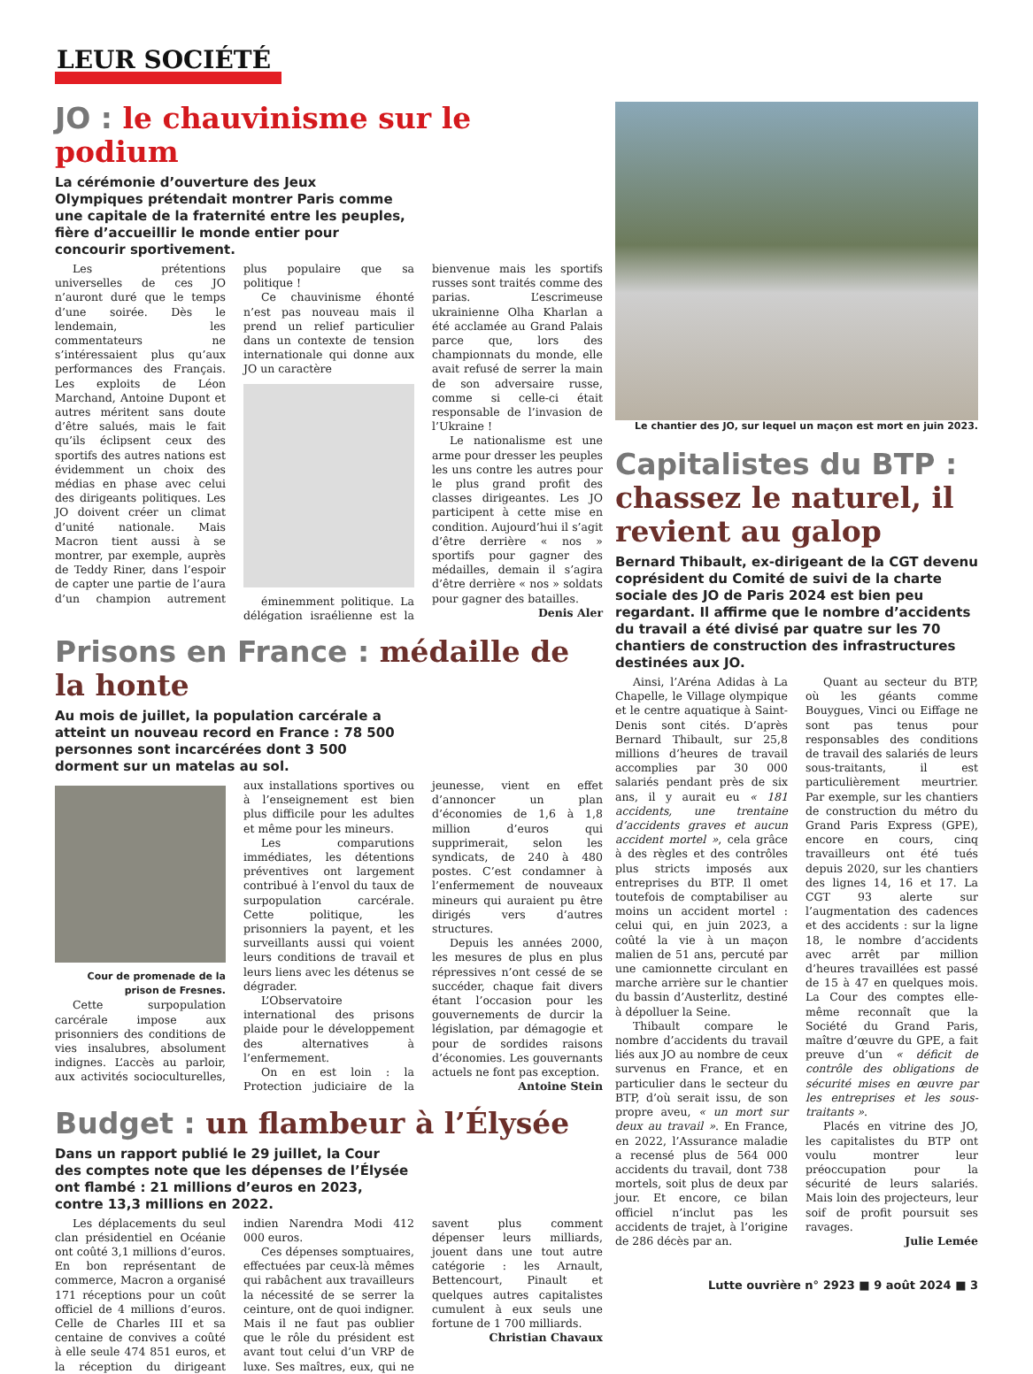LEUR SOCIÉTÉ
JO : le chauvinisme sur le podium
La cérémonie d’ouverture des Jeux Olympiques prétendait montrer Paris comme une capitale de la fraternité entre les peuples, fière d’accueillir le monde entier pour concourir sportivement.
Les prétentions universelles de ces JO n’auront duré que le temps d’une soirée. Dès le lendemain, les commentateurs ne s’intéressaient plus qu’aux performances des Français. Les exploits de Léon Marchand, Antoine Dupont et autres méritent sans doute d’être salués, mais le fait qu’ils éclipsent ceux des sportifs des autres nations est évidemment un choix des médias en phase avec celui des dirigeants politiques. Les JO doivent créer un climat d’unité nationale. Mais Macron tient aussi à se montrer, par exemple, auprès de Teddy Riner, dans l’espoir de capter une partie de l’aura d’un champion autrement plus populaire que sa politique !
Ce chauvinisme éhonté n’est pas nouveau mais il prend un relief particulier dans un contexte de tension internationale qui donne aux JO un caractère
éminemment politique. La délégation israélienne est la bienvenue mais les sportifs russes sont traités comme des parias. L’escrimeuse ukrainienne Olha Kharlan a été acclamée au Grand Palais parce que, lors des championnats du monde, elle avait refusé de serrer la main de son adversaire russe, comme si celle-ci était responsable de l’invasion de l’Ukraine !
Le nationalisme est une arme pour dresser les peuples les uns contre les autres pour le plus grand profit des classes dirigeantes. Les JO participent à cette mise en condition. Aujourd’hui il s’agit d’être derrière « nos » sportifs pour gagner des médailles, demain il s’agira d’être derrière « nos » soldats pour gagner des batailles.
Denis Aler
Prisons en France : médaille de la honte
Au mois de juillet, la population carcérale a atteint un nouveau record en France : 78 500 personnes sont incarcérées dont 3 500 dorment sur un matelas au sol.
Cour de promenade de la prison de Fresnes.
Cette surpopulation carcérale impose aux prisonniers des conditions de vies insalubres, absolument indignes. L’accès au parloir, aux activités socioculturelles, aux installations sportives ou à l’enseignement est bien plus difficile pour les adultes et même pour les mineurs.
Les comparutions immédiates, les détentions préventives ont largement contribué à l’envol du taux de surpopulation carcérale. Cette politique, les prisonniers la payent, et les surveillants aussi qui voient leurs conditions de travail et leurs liens avec les détenus se dégrader.
L’Observatoire international des prisons plaide pour le développement des alternatives à l’enfermement.
On en est loin : la Protection judiciaire de la jeunesse, vient en effet d’annoncer un plan d’économies de 1,6 à 1,8 million d’euros qui supprimerait, selon les syndicats, de 240 à 480 postes. C’est condamner à l’enfermement de nouveaux mineurs qui auraient pu être dirigés vers d’autres structures.
Depuis les années 2000, les mesures de plus en plus répressives n’ont cessé de se succéder, chaque fait divers étant l’occasion pour les gouvernements de durcir la législation, par démagogie et pour de sordides raisons d’économies. Les gouvernants actuels ne font pas exception.
Antoine Stein
Budget : un flambeur à l’Élysée
Dans un rapport publié le 29 juillet, la Cour des comptes note que les dépenses de l’Élysée ont flambé : 21 millions d’euros en 2023, contre 13,3 millions en 2022.
Les déplacements du seul clan présidentiel en Océanie ont coûté 3,1 millions d’euros. En bon représentant de commerce, Macron a organisé 171 réceptions pour un coût officiel de 4 millions d’euros. Celle de Charles III et sa centaine de convives a coûté à elle seule 474 851 euros, et la réception du dirigeant indien Narendra Modi 412 000 euros.
Ces dépenses somptuaires, effectuées par ceux-là mêmes qui rabâchent aux travailleurs la nécessité de se serrer la ceinture, ont de quoi indigner. Mais il ne faut pas oublier que le rôle du président est avant tout celui d’un VRP de luxe. Ses maîtres, eux, qui ne savent plus comment dépenser leurs milliards, jouent dans une tout autre catégorie : les Arnault, Bettencourt, Pinault et quelques autres capitalistes cumulent à eux seuls une fortune de 1 700 milliards.
Christian Chavaux
Le chantier des JO, sur lequel un maçon est mort en juin 2023.
Capitalistes du BTP : chassez le naturel, il revient au galop
Bernard Thibault, ex-dirigeant de la CGT devenu coprésident du Comité de suivi de la charte sociale des JO de Paris 2024 est bien peu regardant. Il affirme que le nombre d’accidents du travail a été divisé par quatre sur les 70 chantiers de construction des infrastructures destinées aux JO.
Ainsi, l’Aréna Adidas à La Chapelle, le Village olympique et le centre aquatique à Saint-Denis sont cités. D’après Bernard Thibault, sur 25,8 millions d’heures de travail accomplies par 30 000 salariés pendant près de six ans, il y aurait eu « 181 accidents, une trentaine d’accidents graves et aucun accident mortel », cela grâce à des règles et des contrôles plus stricts imposés aux entreprises du BTP. Il omet toutefois de comptabiliser au moins un accident mortel : celui qui, en juin 2023, a coûté la vie à un maçon malien de 51 ans, percuté par une camionnette circulant en marche arrière sur le chantier du bassin d’Austerlitz, destiné à dépolluer la Seine.
Thibault compare le nombre d’accidents du travail liés aux JO au nombre de ceux survenus en France, et en particulier dans le secteur du BTP, d’où serait issu, de son propre aveu, « un mort sur deux au travail ». En France, en 2022, l’Assurance maladie a recensé plus de 564 000 accidents du travail, dont 738 mortels, soit plus de deux par jour. Et encore, ce bilan officiel n’inclut pas les accidents de trajet, à l’origine de 286 décès par an.
Quant au secteur du BTP, où les géants comme Bouygues, Vinci ou Eiffage ne sont pas tenus pour responsables des conditions de travail des salariés de leurs sous-traitants, il est particulièrement meurtrier. Par exemple, sur les chantiers de construction du métro du Grand Paris Express (GPE), encore en cours, cinq travailleurs ont été tués depuis 2020, sur les chantiers des lignes 14, 16 et 17. La CGT 93 alerte sur l’augmentation des cadences et des accidents : sur la ligne 18, le nombre d’accidents avec arrêt par million d’heures travaillées est passé de 15 à 47 en quelques mois. La Cour des comptes elle-même reconnaît que la Société du Grand Paris, maître d’œuvre du GPE, a fait preuve d’un « déficit de contrôle des obligations de sécurité mises en œuvre par les entreprises et les sous-traitants ».
Placés en vitrine des JO, les capitalistes du BTP ont voulu montrer leur préoccupation pour la sécurité de leurs salariés. Mais loin des projecteurs, leur soif de profit poursuit ses ravages.
Julie Lemée
Lutte ouvrière n° 2923 ■ 9 août 2024 ■ 3